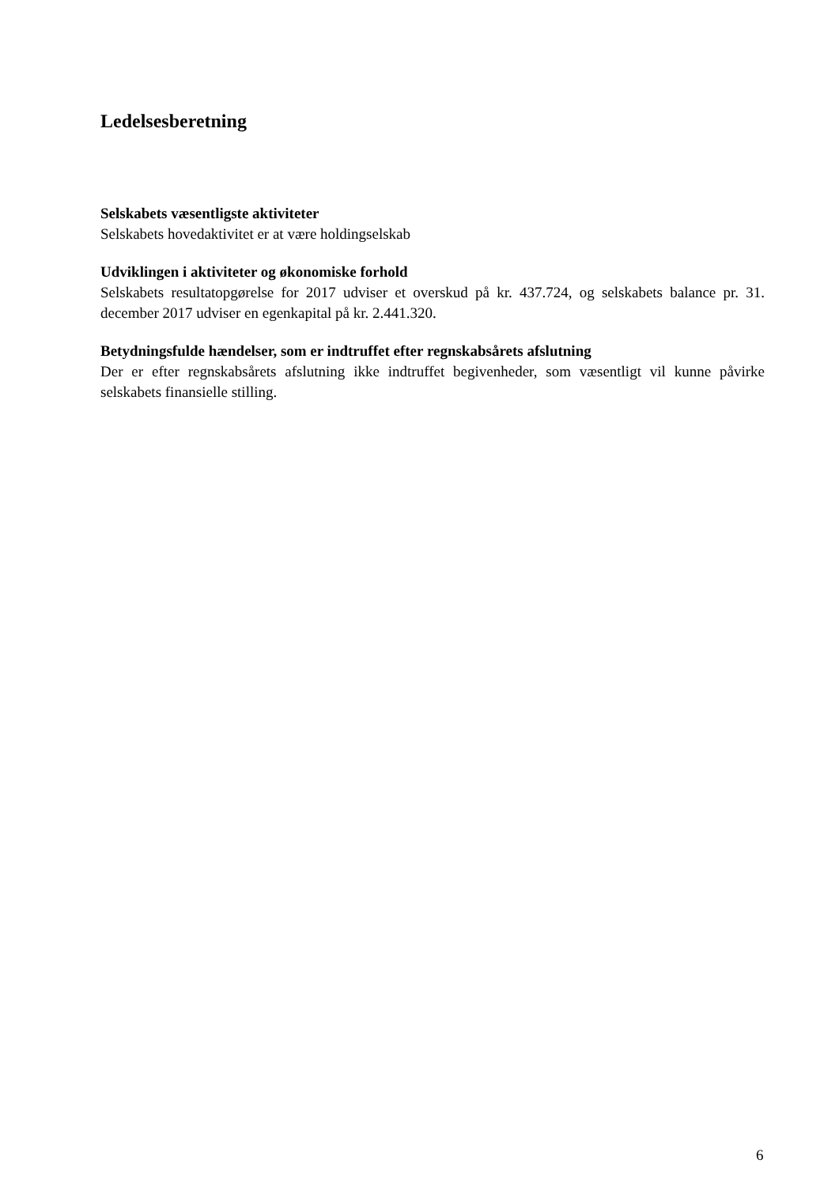Ledelsesberetning
Selskabets væsentligste aktiviteter
Selskabets hovedaktivitet er at være holdingselskab
Udviklingen i aktiviteter og økonomiske forhold
Selskabets resultatopgørelse for 2017 udviser et overskud på kr. 437.724, og selskabets balance pr. 31. december 2017 udviser en egenkapital på kr. 2.441.320.
Betydningsfulde hændelser, som er indtruffet efter regnskabsårets afslutning
Der er efter regnskabsårets afslutning ikke indtruffet begivenheder, som væsentligt vil kunne påvirke selskabets finansielle stilling.
6